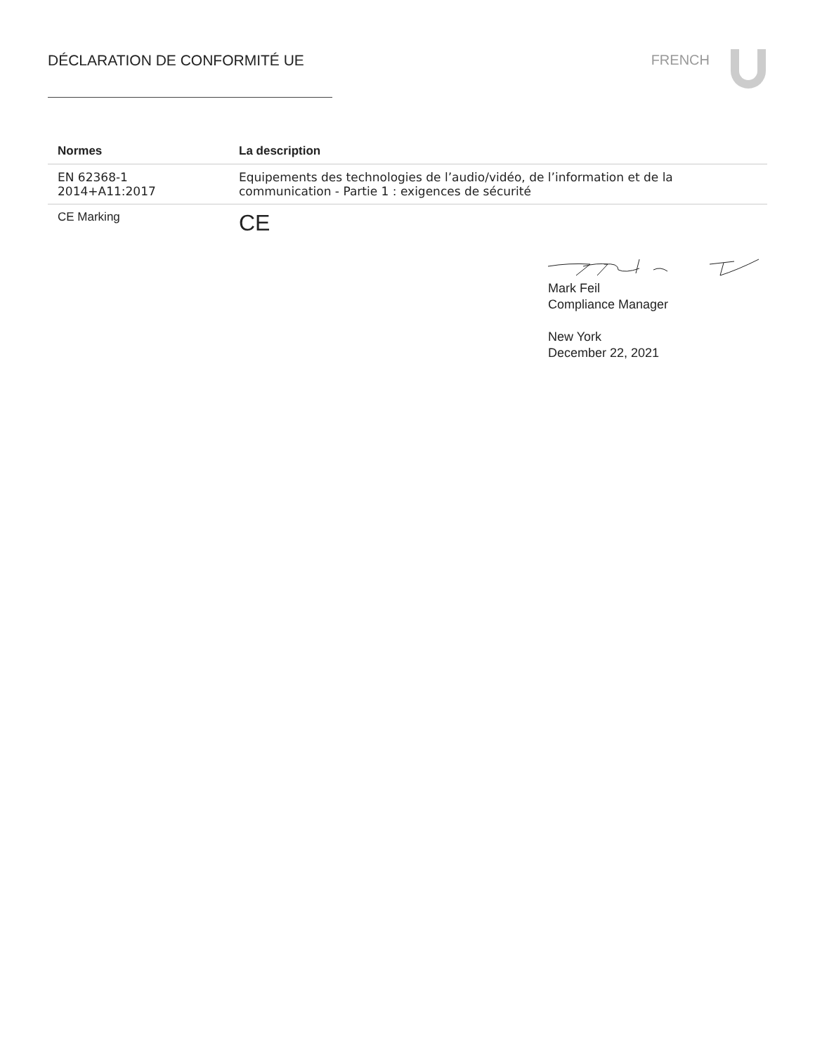DÉCLARATION DE CONFORMITÉ UE FRENCH
| Normes | La description |
| --- | --- |
| EN 62368-1 2014+A11:2017 | Equipements des technologies de l’audio/vidéo, de l’information et de la communication - Partie 1 : exigences de sécurité |
| CE Marking | CE |
Mark Feil
Compliance Manager
New York
December 22, 2021